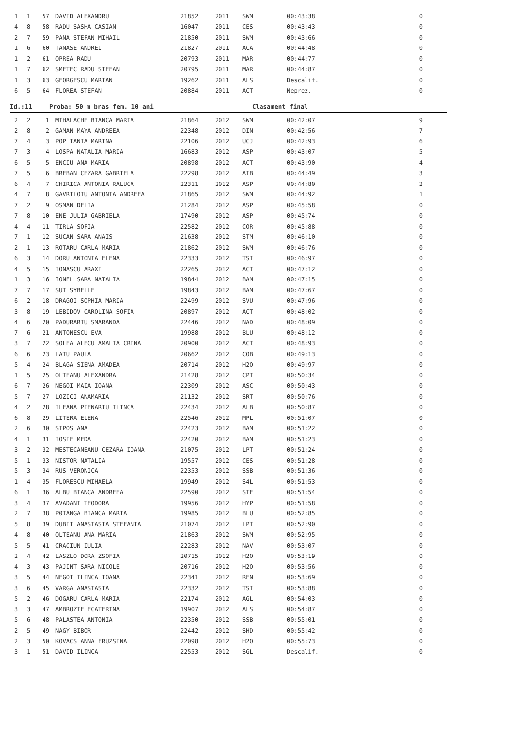| 1 | 1 | 57 | DAVID ALEXANDRU | 21852 | 2011 | SWM | 00:43:38 | 0 |
| 4 | 8 | 58 | RADU SASHA CASIAN | 16047 | 2011 | CES | 00:43:43 | 0 |
| 2 | 7 | 59 | PANA STEFAN MIHAIL | 21850 | 2011 | SWM | 00:43:66 | 0 |
| 1 | 6 | 60 | TANASE ANDREI | 21827 | 2011 | ACA | 00:44:48 | 0 |
| 1 | 2 | 61 | OPREA RADU | 20793 | 2011 | MAR | 00:44:77 | 0 |
| 1 | 7 | 62 | SMETEC RADU STEFAN | 20795 | 2011 | MAR | 00:44:87 | 0 |
| 1 | 3 | 63 | GEORGESCU MARIAN | 19262 | 2011 | ALS | Descalif. | 0 |
| 6 | 5 | 64 | FLOREA STEFAN | 20884 | 2011 | ACT | Neprez. | 0 |
Id.:11 Proba: 50 m bras fem. 10 ani Clasament final
| 2 | 2 | 1 | MIHALACHE BIANCA MARIA | 21864 | 2012 | SWM | 00:42:07 | 9 |
| 2 | 8 | 2 | GAMAN MAYA ANDREEA | 22348 | 2012 | DIN | 00:42:56 | 7 |
| 7 | 4 | 3 | POP TANIA MARINA | 22106 | 2012 | UCJ | 00:42:93 | 6 |
| 7 | 3 | 4 | LOSPA NATALIA MARIA | 16683 | 2012 | ASP | 00:43:07 | 5 |
| 6 | 5 | 5 | ENCIU ANA MARIA | 20898 | 2012 | ACT | 00:43:90 | 4 |
| 7 | 5 | 6 | BREBAN CEZARA GABRIELA | 22298 | 2012 | AIB | 00:44:49 | 3 |
| 6 | 4 | 7 | CHIRICA ANTONIA RALUCA | 22311 | 2012 | ASP | 00:44:80 | 2 |
| 4 | 7 | 8 | GAVRILOIU ANTONIA ANDREEA | 21865 | 2012 | SWM | 00:44:92 | 1 |
| 7 | 2 | 9 | OSMAN DELIA | 21284 | 2012 | ASP | 00:45:58 | 0 |
| 7 | 8 | 10 | ENE JULIA GABRIELA | 17490 | 2012 | ASP | 00:45:74 | 0 |
| 4 | 4 | 11 | TIRLA SOFIA | 22582 | 2012 | COR | 00:45:88 | 0 |
| 7 | 1 | 12 | SUCAN SARA ANAIS | 21638 | 2012 | STM | 00:46:10 | 0 |
| 2 | 1 | 13 | ROTARU CARLA MARIA | 21862 | 2012 | SWM | 00:46:76 | 0 |
| 6 | 3 | 14 | DORU ANTONIA ELENA | 22333 | 2012 | TSI | 00:46:97 | 0 |
| 4 | 5 | 15 | IONASCU ARAXI | 22265 | 2012 | ACT | 00:47:12 | 0 |
| 1 | 3 | 16 | IONEL SARA NATALIA | 19844 | 2012 | BAM | 00:47:15 | 0 |
| 7 | 7 | 17 | SUT SYBELLE | 19843 | 2012 | BAM | 00:47:67 | 0 |
| 6 | 2 | 18 | DRAGOI SOPHIA MARIA | 22499 | 2012 | SVU | 00:47:96 | 0 |
| 3 | 8 | 19 | LEBIDOV CAROLINA SOFIA | 20897 | 2012 | ACT | 00:48:02 | 0 |
| 4 | 6 | 20 | PADURARIU SMARANDA | 22446 | 2012 | NAD | 00:48:09 | 0 |
| 7 | 6 | 21 | ANTONESCU EVA | 19988 | 2012 | BLU | 00:48:12 | 0 |
| 3 | 7 | 22 | SOLEA ALECU AMALIA CRINA | 20900 | 2012 | ACT | 00:48:93 | 0 |
| 6 | 6 | 23 | LATU PAULA | 20662 | 2012 | COB | 00:49:13 | 0 |
| 5 | 4 | 24 | BLAGA SIENA AMADEA | 20714 | 2012 | H2O | 00:49:97 | 0 |
| 1 | 5 | 25 | OLTEANU ALEXANDRA | 21428 | 2012 | CPT | 00:50:34 | 0 |
| 6 | 7 | 26 | NEGOI MAIA IOANA | 22309 | 2012 | ASC | 00:50:43 | 0 |
| 5 | 7 | 27 | LOZICI ANAMARIA | 21132 | 2012 | SRT | 00:50:76 | 0 |
| 4 | 2 | 28 | ILEANA PIENARIU ILINCA | 22434 | 2012 | ALB | 00:50:87 | 0 |
| 6 | 8 | 29 | LITERA ELENA | 22546 | 2012 | MPL | 00:51:07 | 0 |
| 2 | 6 | 30 | SIPOS ANA | 22423 | 2012 | BAM | 00:51:22 | 0 |
| 4 | 1 | 31 | IOSIF MEDA | 22420 | 2012 | BAM | 00:51:23 | 0 |
| 3 | 2 | 32 | MESTECANEANU CEZARA IOANA | 21075 | 2012 | LPT | 00:51:24 | 0 |
| 5 | 1 | 33 | NISTOR NATALIA | 19557 | 2012 | CES | 00:51:28 | 0 |
| 5 | 3 | 34 | RUS VERONICA | 22353 | 2012 | SSB | 00:51:36 | 0 |
| 1 | 4 | 35 | FLORESCU MIHAELA | 19949 | 2012 | S4L | 00:51:53 | 0 |
| 6 | 1 | 36 | ALBU BIANCA ANDREEA | 22590 | 2012 | STE | 00:51:54 | 0 |
| 3 | 4 | 37 | AVADANI TEODORA | 19956 | 2012 | HYP | 00:51:58 | 0 |
| 2 | 7 | 38 | P0TANGA BIANCA MARIA | 19985 | 2012 | BLU | 00:52:85 | 0 |
| 5 | 8 | 39 | DUBIT ANASTASIA STEFANIA | 21074 | 2012 | LPT | 00:52:90 | 0 |
| 4 | 8 | 40 | OLTEANU ANA MARIA | 21863 | 2012 | SWM | 00:52:95 | 0 |
| 5 | 5 | 41 | CRACIUN IULIA | 22283 | 2012 | NAV | 00:53:07 | 0 |
| 2 | 4 | 42 | LASZLO DORA ZSOFIA | 20715 | 2012 | H2O | 00:53:19 | 0 |
| 4 | 3 | 43 | PAJINT SARA NICOLE | 20716 | 2012 | H2O | 00:53:56 | 0 |
| 3 | 5 | 44 | NEGOI ILINCA IOANA | 22341 | 2012 | REN | 00:53:69 | 0 |
| 3 | 6 | 45 | VARGA ANASTASIA | 22332 | 2012 | TSI | 00:53:88 | 0 |
| 5 | 2 | 46 | DOGARU CARLA MARIA | 22174 | 2012 | AGL | 00:54:03 | 0 |
| 3 | 3 | 47 | AMBROZIE ECATERINA | 19907 | 2012 | ALS | 00:54:87 | 0 |
| 5 | 6 | 48 | PALASTEA ANTONIA | 22350 | 2012 | SSB | 00:55:01 | 0 |
| 2 | 5 | 49 | NAGY BIBOR | 22442 | 2012 | SHD | 00:55:42 | 0 |
| 2 | 3 | 50 | KOVACS ANNA FRUZSINA | 22098 | 2012 | H2O | 00:55:73 | 0 |
| 3 | 1 | 51 | DAVID ILINCA | 22553 | 2012 | SGL | Descalif. | 0 |